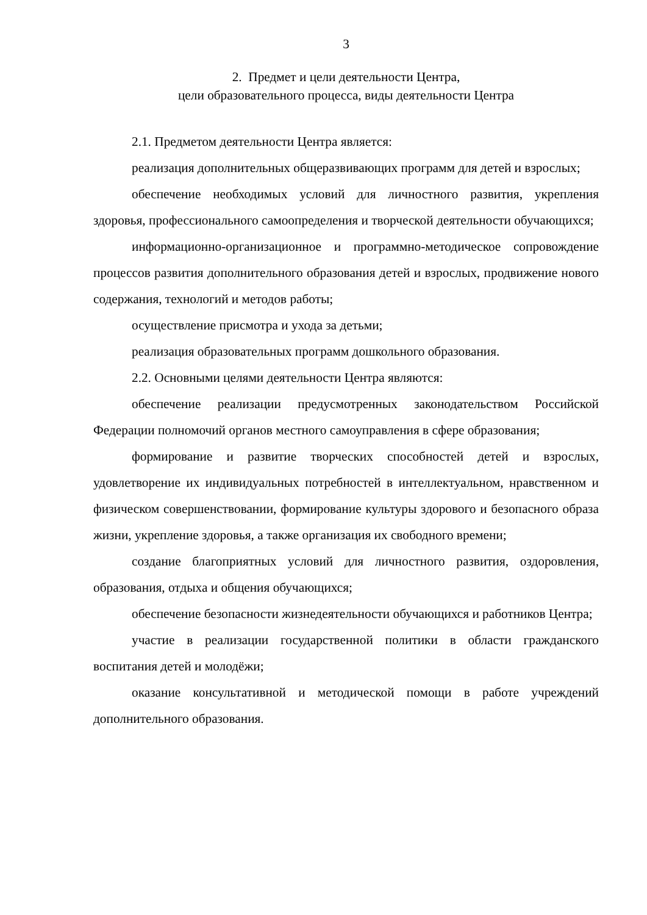3
2. Предмет и цели деятельности Центра,
цели образовательного процесса, виды деятельности Центра
2.1. Предметом деятельности Центра является:
реализация дополнительных общеразвивающих программ для детей и взрослых;
обеспечение необходимых условий для личностного развития, укрепления здоровья, профессионального самоопределения и творческой деятельности обучающихся;
информационно-организационное и программно-методическое сопровождение процессов развития дополнительного образования детей и взрослых, продвижение нового содержания, технологий и методов работы;
осуществление присмотра и ухода за детьми;
реализация образовательных программ дошкольного образования.
2.2. Основными целями деятельности Центра являются:
обеспечение реализации предусмотренных законодательством Российской Федерации полномочий органов местного самоуправления в сфере образования;
формирование и развитие творческих способностей детей и взрослых, удовлетворение их индивидуальных потребностей в интеллектуальном, нравственном и физическом совершенствовании, формирование культуры здорового и безопасного образа жизни, укрепление здоровья, а также организация их свободного времени;
создание благоприятных условий для личностного развития, оздоровления, образования, отдыха и общения обучающихся;
обеспечение безопасности жизнедеятельности обучающихся и работников Центра;
участие в реализации государственной политики в области гражданского воспитания детей и молодёжи;
оказание консультативной и методической помощи в работе учреждений дополнительного образования.